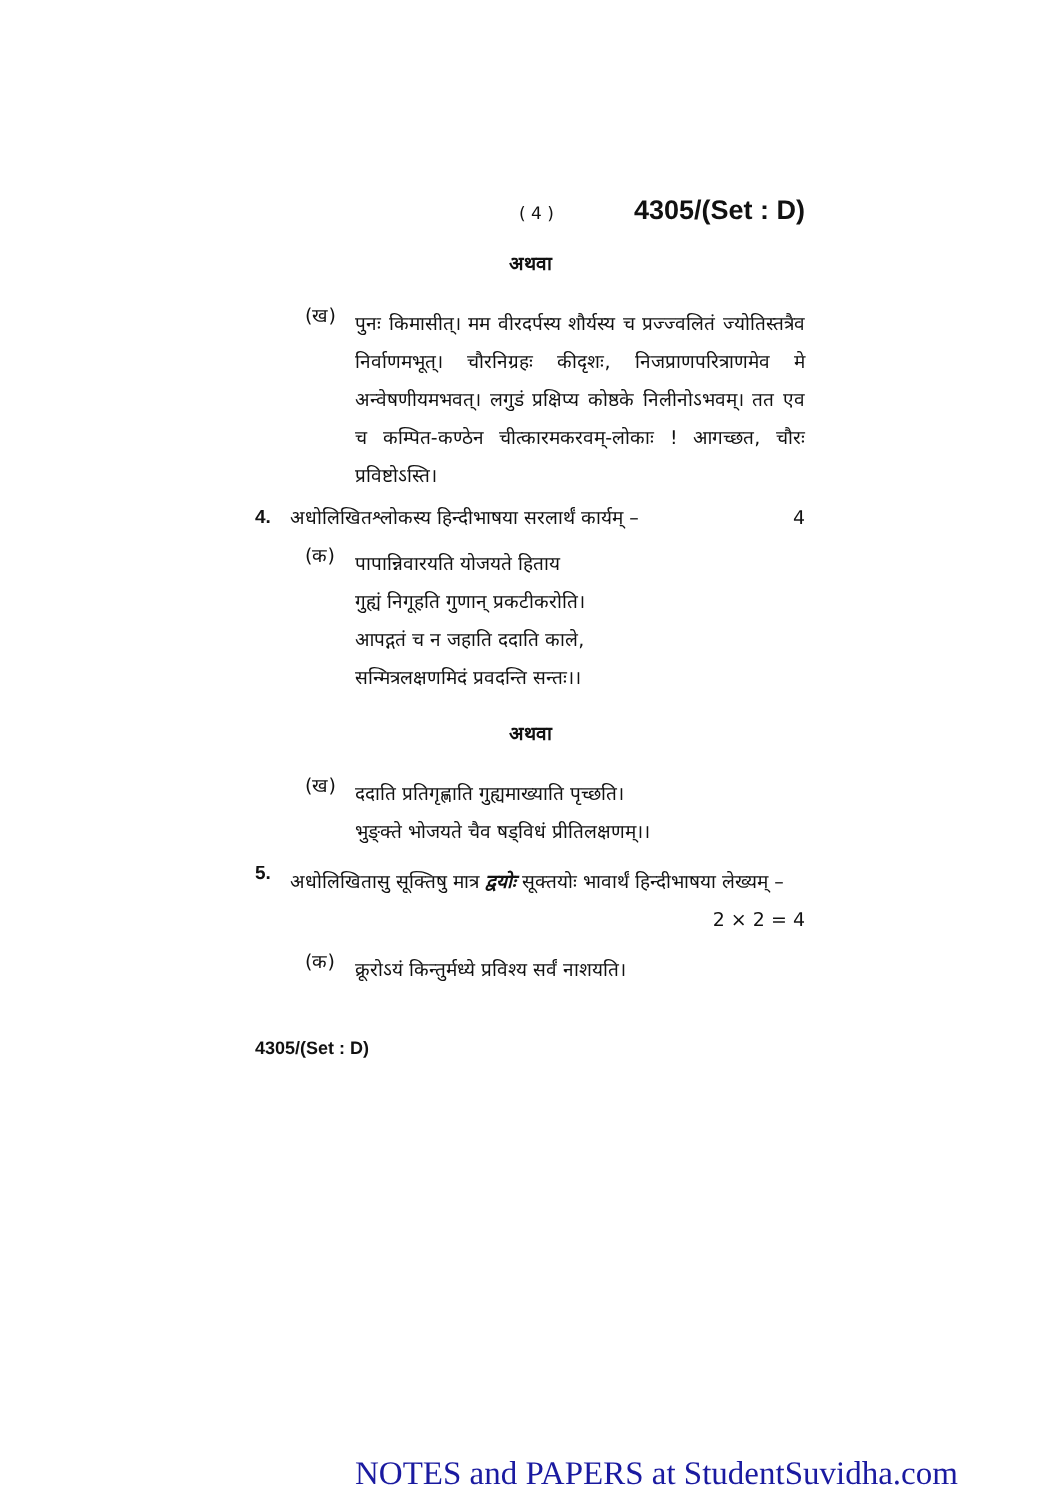( 4 ) 4305/(Set : D)
अथवा
(ख) पुनः किमासीत्। मम वीरदर्पस्य शौर्यस्य च प्रज्ज्वलितं ज्योतिस्तत्रैव निर्वाणमभूत्। चौरनिग्रहः कीदृशः, निजप्राणपरित्राणमेव मे अन्वेषणीयमभवत्। लगुडं प्रक्षिप्य कोष्ठके निलीनोऽभवम्। तत एव च कम्पित-कण्ठेन चीत्कारमकरवम्-लोकाः ! आगच्छत, चौरः प्रविष्टोऽस्ति।
4. अधोलिखितश्लोकस्य हिन्दीभाषया सरलार्थं कार्यम् – 4
(क) पापान्निवारयति योजयते हिताय
गुह्यं निगूहति गुणान् प्रकटीकरोति।
आपद्गतं च न जहाति ददाति काले,
सन्मित्रलक्षणमिदं प्रवदन्ति सन्तः।।
अथवा
(ख) ददाति प्रतिगृह्णाति गुह्यमाख्याति पृच्छति।
भुङ्क्ते भोजयते चैव षड्विधं प्रीतिलक्षणम्।।
5. अधोलिखितासु सूक्तिषु मात्र द्वयोः सूक्तयोः भावार्थं हिन्दीभाषया लेख्यम् – 2 × 2 = 4
(क) क्रूरोऽयं किन्तुर्मध्ये प्रविश्य सर्वं नाशयति।
4305/(Set : D)
NOTES and PAPERS at StudentSuvidha.com